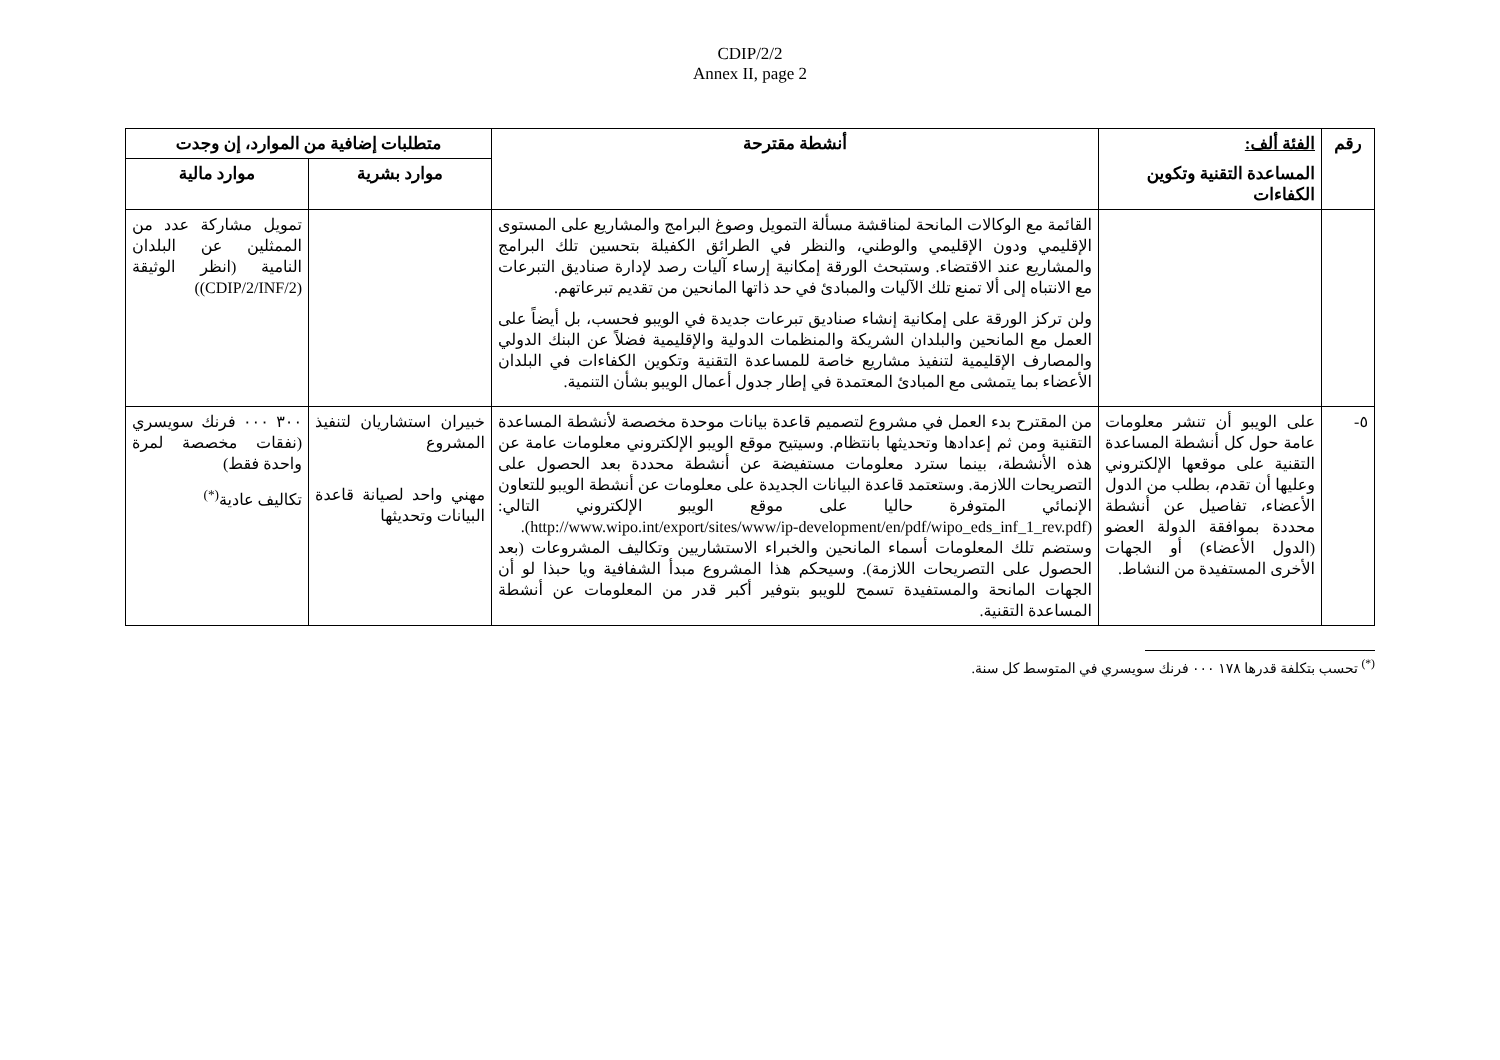CDIP/2/2
Annex II, page 2
| رقم | الفئة ألف: | أنشطة مقترحة | متطلبات إضافية من الموارد، إن وجدت | |
| --- | --- | --- | --- | --- |
| | المساعدة التقنية وتكوين الكفاءات | | موارد بشرية | موارد مالية |
| | | القائمة مع الوكالات المانحة لمناقشة مسألة التمويل وصوغ البرامج والمشاريع على المستوى الإقليمي ودون الإقليمي والوطني، والنظر في الطرائق الكفيلة بتحسين تلك البرامج والمشاريع عند الاقتضاء. وستبحث الورقة إمكانية إرساء آليات رصد لإدارة صناديق التبرعات مع الانتباه إلى ألا تمنع تلك الآليات والمبادئ في حد ذاتها المانحين من تقديم تبرعاتهم. ولن تركز الورقة على إمكانية إنشاء صناديق تبرعات جديدة في الويبو فحسب، بل أيضاً على العمل مع المانحين والبلدان الشريكة والمنظمات الدولية والإقليمية فضلاً عن البنك الدولي والمصارف الإقليمية لتنفيذ مشاريع خاصة للمساعدة التقنية وتكوين الكفاءات في البلدان الأعضاء بما يتمشى مع المبادئ المعتمدة في إطار جدول أعمال الويبو بشأن التنمية. | | تمويل مشاركة عدد من الممثلين عن البلدان النامية (انظر الوثيقة (CDIP/2/INF/2)) |
| ٥- | على الويبو أن تنشر معلومات عامة حول كل أنشطة المساعدة التقنية على موقعها الإلكتروني وعليها أن تقدم، بطلب من الدول الأعضاء، تفاصيل عن أنشطة محددة بموافقة الدولة العضو (الدول الأعضاء) أو الجهات الأخرى المستفيدة من النشاط. | من المقترح بدء العمل في مشروع لتصميم قاعدة بيانات موحدة مخصصة لأنشطة المساعدة التقنية ومن ثم إعدادها وتحديثها بانتظام. وسيتيح موقع الويبو الإلكتروني معلومات عامة عن هذه الأنشطة، بينما سترد معلومات مستفيضة عن أنشطة محددة بعد الحصول على التصريحات اللازمة. وستعتمد قاعدة البيانات الجديدة على معلومات عن أنشطة الويبو للتعاون الإنمائي المتوفرة حاليا على موقع الويبو الإلكتروني التالي: (http://www.wipo.int/export/sites/www/ip-development/en/pdf/wipo_eds_inf_1_rev.pdf). وستضم تلك المعلومات أسماء المانحين والخبراء الاستشاريين وتكاليف المشروعات (بعد الحصول على التصريحات اللازمة). وسيحكم هذا المشروع مبدأ الشفافية ويا حبذا لو أن الجهات المانحة والمستفيدة تسمح للويبو بتوفير أكبر قدر من المعلومات عن أنشطة المساعدة التقنية. | خبيران استشاريان لتنفيذ المشروع مهني واحد لصيانة قاعدة البيانات وتحديثها | ٣٠٠ ٠٠٠ فرنك سويسري (نفقات مخصصة لمرة واحدة فقط) تكاليف عادية<sup>(*)</sup> |
<sup>(*)</sup> تحسب بتكلفة قدرها ١٧٨ ٠٠٠ فرنك سويسري في المتوسط كل سنة.